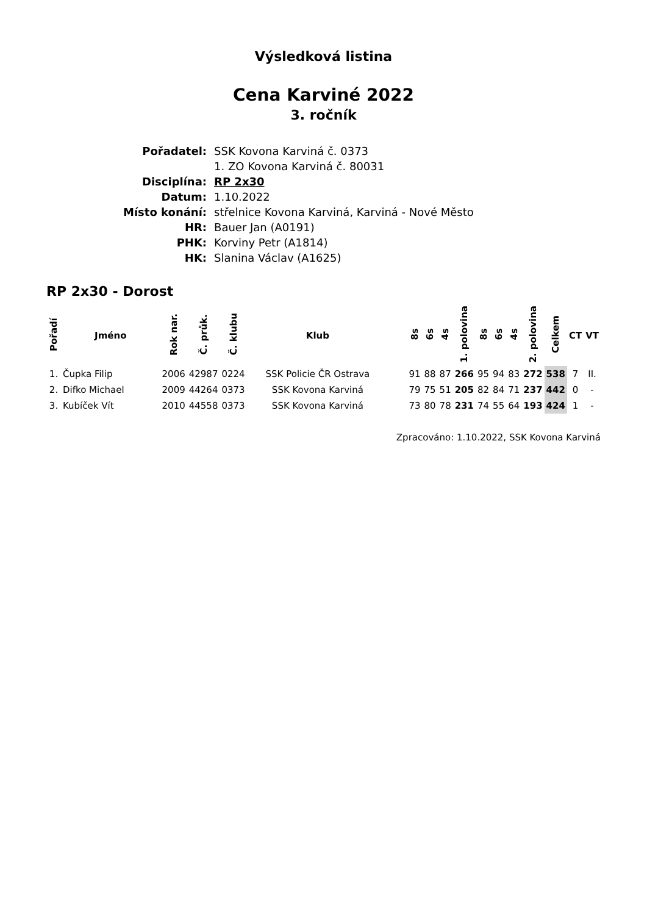Výsledková listina
Cena Karviné 2022
3. ročník
| Pořadatel: | SSK Kovona Karviná č. 0373 |
| | 1. ZO Kovona Karviná č. 80031 |
| Disciplína: | RP 2x30 |
| Datum: | 1.10.2022 |
| Místo konání: | střelnice Kovona Karviná, Karviná - Nové Město |
| HR: | Bauer Jan (A0191) |
| PHK: | Korviny Petr (A1814) |
| HK: | Slanina Václav (A1625) |
RP 2x30 - Dorost
| Pořadí | Jméno | Rok nar. | Č. průk. | Č. klubu | Klub | | 8s | 6s | 4s | 1. polovina | 8s | 6s | 4s | 2. polovina | Celkem | CT | VT |
| --- | --- | --- | --- | --- | --- | --- | --- | --- | --- | --- | --- | --- | --- | --- | --- | --- | --- |
| 1. | Čupka Filip | 2006 | 42987 | 0224 | SSK Policie ČR Ostrava | | 91 | 88 | 87 | 266 | 95 | 94 | 83 | 272 | 538 | 7 | II. |
| 2. | Difko Michael | 2009 | 44264 | 0373 | SSK Kovona Karviná | | 79 | 75 | 51 | 205 | 82 | 84 | 71 | 237 | 442 | 0 | - |
| 3. | Kubíček Vít | 2010 | 44558 | 0373 | SSK Kovona Karviná | | 73 | 80 | 78 | 231 | 74 | 55 | 64 | 193 | 424 | 1 | - |
Zpracováno: 1.10.2022, SSK Kovona Karviná